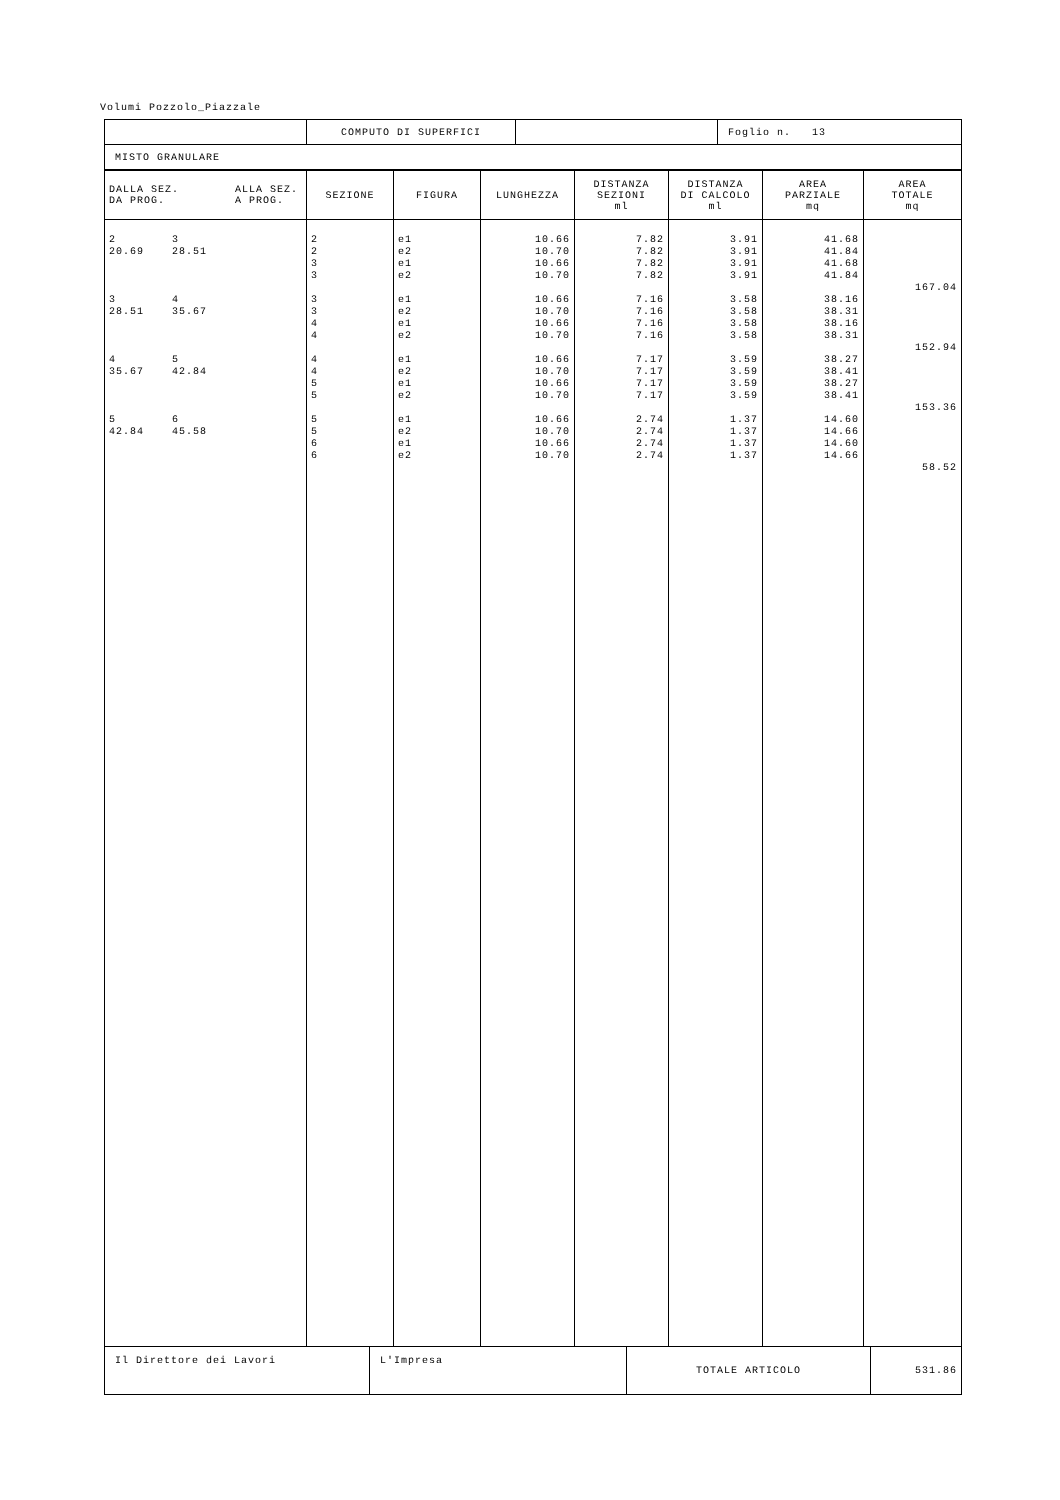Volumi Pozzolo_Piazzale
| | COMPUTO DI SUPERFICI | | Foglio n. 13 |
| MISTO GRANULARE | | | |
| DALLA SEZ. ALLA SEZ. DA PROG. A PROG. | SEZIONE | FIGURA | LUNGHEZZA | DISTANZA SEZIONI ml | DISTANZA DI CALCOLO ml | AREA PARZIALE mq | AREA TOTALE mq |
| --- | --- | --- | --- | --- | --- | --- | --- |
| 2 3 20.69 28.51 3 4 28.51 35.67 4 5 35.67 42.84 5 6 42.84 45.58 | 2 2 3 3 3 3 4 4 4 4 5 5 5 5 6 6 | e1 e2 e1 e2 e1 e2 e1 e2 e1 e2 e1 e2 e1 e2 e1 e2 | 10.66 10.70 10.66 10.70 10.66 10.70 10.66 10.70 10.66 10.70 10.66 10.70 10.66 10.70 10.66 10.70 | 7.82 7.82 7.82 7.82 7.16 7.16 7.16 7.16 7.17 7.17 7.17 7.17 2.74 2.74 2.74 2.74 | 3.91 3.91 3.91 3.91 3.58 3.58 3.58 3.58 3.59 3.59 3.59 3.59 1.37 1.37 1.37 1.37 | 41.68 41.84 41.68 41.84 38.16 38.31 38.16 38.31 38.27 38.41 38.27 38.41 14.60 14.66 14.60 14.66 | 167.04 152.94 153.36 58.52 |
| Il Direttore dei Lavori | L'Impresa | TOTALE ARTICOLO | 531.86 |